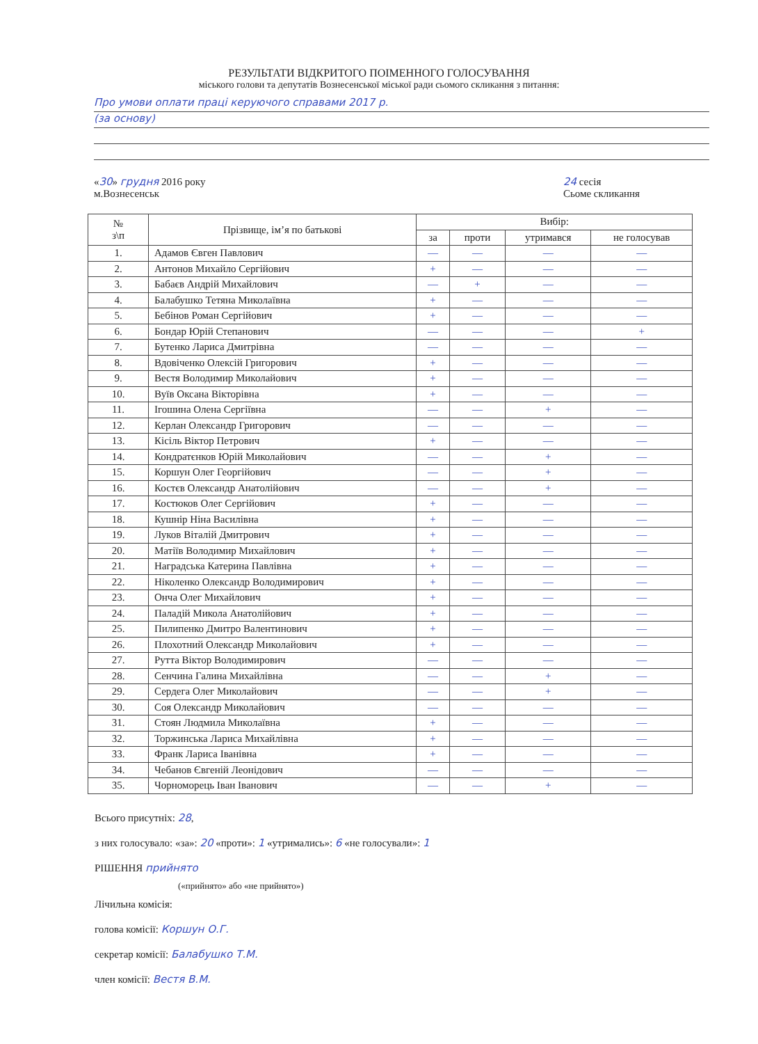РЕЗУЛЬТАТИ ВІДКРИТОГО ПОІМЕННОГО ГОЛОСУВАННЯ
міського голови та депутатів Вознесенської міської ради сьомого скликання з питання:
Про умови оплати праці керуючого справами 2017 р.
(за основу)
«30» грудня 2016 року
м.Вознесенськ
24 сесія
Сьоме скликання
| № з\п | Прізвище, ім’я по батькові | Вибір: | | | |
| --- | --- | --- | --- | --- | --- |
| | | за | проти | утримався | не голосував |
| 1. | Адамов Євген Павлович | — | — | — | — |
| 2. | Антонов Михайло Сергійович | + | — | — | — |
| 3. | Бабаєв Андрій Михайлович | — | + | — | — |
| 4. | Балабушко Тетяна Миколаївна | + | — | — | — |
| 5. | Бебінов Роман Сергійович | + | — | — | — |
| 6. | Бондар Юрій Степанович | — | — | — | + |
| 7. | Бутенко Лариса Дмитрівна | — | — | — | — |
| 8. | Вдовіченко Олексій Григорович | + | — | — | — |
| 9. | Вестя Володимир Миколайович | + | — | — | — |
| 10. | Вуїв Оксана Вікторівна | + | — | — | — |
| 11. | Ігошина Олена Сергіївна | — | — | + | — |
| 12. | Керлан Олександр Григорович | — | — | — | — |
| 13. | Кісіль Віктор Петрович | + | — | — | — |
| 14. | Кондратєнков Юрій Миколайович | — | — | + | — |
| 15. | Коршун Олег Георгійович | — | — | + | — |
| 16. | Костєв Олександр Анатолійович | — | — | + | — |
| 17. | Костюков Олег Сергійович | + | — | — | — |
| 18. | Кушнір Ніна Василівна | + | — | — | — |
| 19. | Луков Віталій Дмитрович | + | — | — | — |
| 20. | Матіїв Володимир Михайлович | + | — | — | — |
| 21. | Наградська Катерина Павлівна | + | — | — | — |
| 22. | Ніколенко Олександр Володимирович | + | — | — | — |
| 23. | Онча Олег Михайлович | + | — | — | — |
| 24. | Паладій Микола Анатолійович | + | — | — | — |
| 25. | Пилипенко Дмитро Валентинович | + | — | — | — |
| 26. | Плохотний Олександр Миколайович | + | — | — | — |
| 27. | Рутта Віктор Володимирович | — | — | — | — |
| 28. | Сенчина Галина Михайлівна | — | — | + | — |
| 29. | Сердега Олег Миколайович | — | — | + | — |
| 30. | Соя Олександр Миколайович | — | — | — | — |
| 31. | Стоян Людмила Миколаївна | + | — | — | — |
| 32. | Торжинська Лариса Михайлівна | + | — | — | — |
| 33. | Франк Лариса Іванівна | + | — | — | — |
| 34. | Чебанов Євгеній Леонідович | — | — | — | — |
| 35. | Чорноморець Іван Іванович | — | — | + | — |
Всього присутніх: 28,
з них голосувало: «за»: 20 «проти»: 1 «утримались»: 6 «не голосували»: 1
РІШЕННЯ прийнято
(«прийнято» або «не прийнято»)
Лічильна комісія:
голова комісії: Коршун О.Г.
секретар комісії: Балабушко Т.М.
член комісії: Вестя В.М.